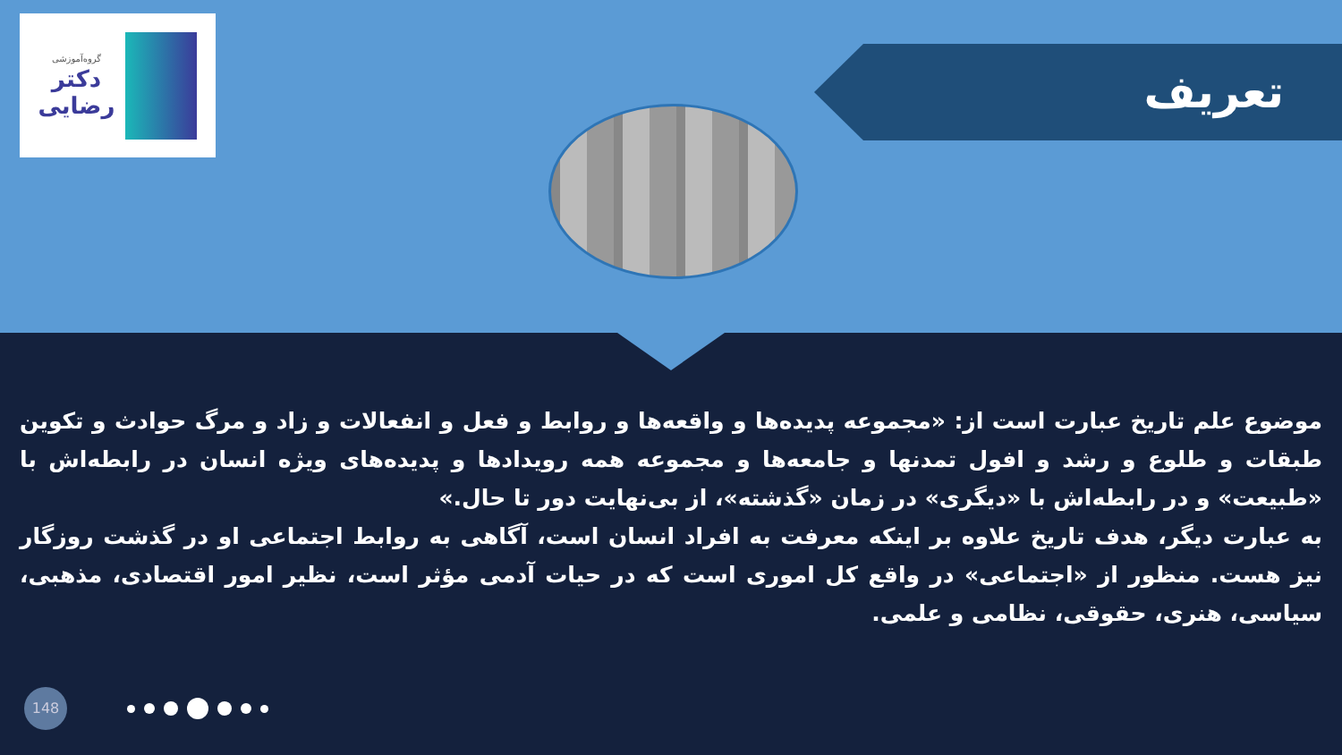گروه‌آموزشی
دکتر
رضایی
تعریف
موضوع علم تاریخ عبارت است از: «مجموعه پدیده‌ها و واقعه‌ها و روابط و فعل و انفعالات و زاد و مرگ حوادث و تکوین طبقات و طلوع و رشد و افول تمدنها و جامعه‌ها و مجموعه همه رویدادها و پدیده‌های ویژه انسان در رابطه‌اش با «طبیعت» و در رابطه‌اش با «دیگری» در زمان «گذشته»، از بی‌نهایت دور تا حال.»
به عبارت دیگر، هدف تاریخ علاوه بر اینکه معرفت به افراد انسان است، آگاهی به روابط اجتماعی او در گذشت روزگار نیز هست. منظور از «اجتماعی» در واقع کل اموری است که در حیات آدمی مؤثر است، نظیر امور اقتصادی، مذهبی، سیاسی، هنری، حقوقی، نظامی و علمی.
148